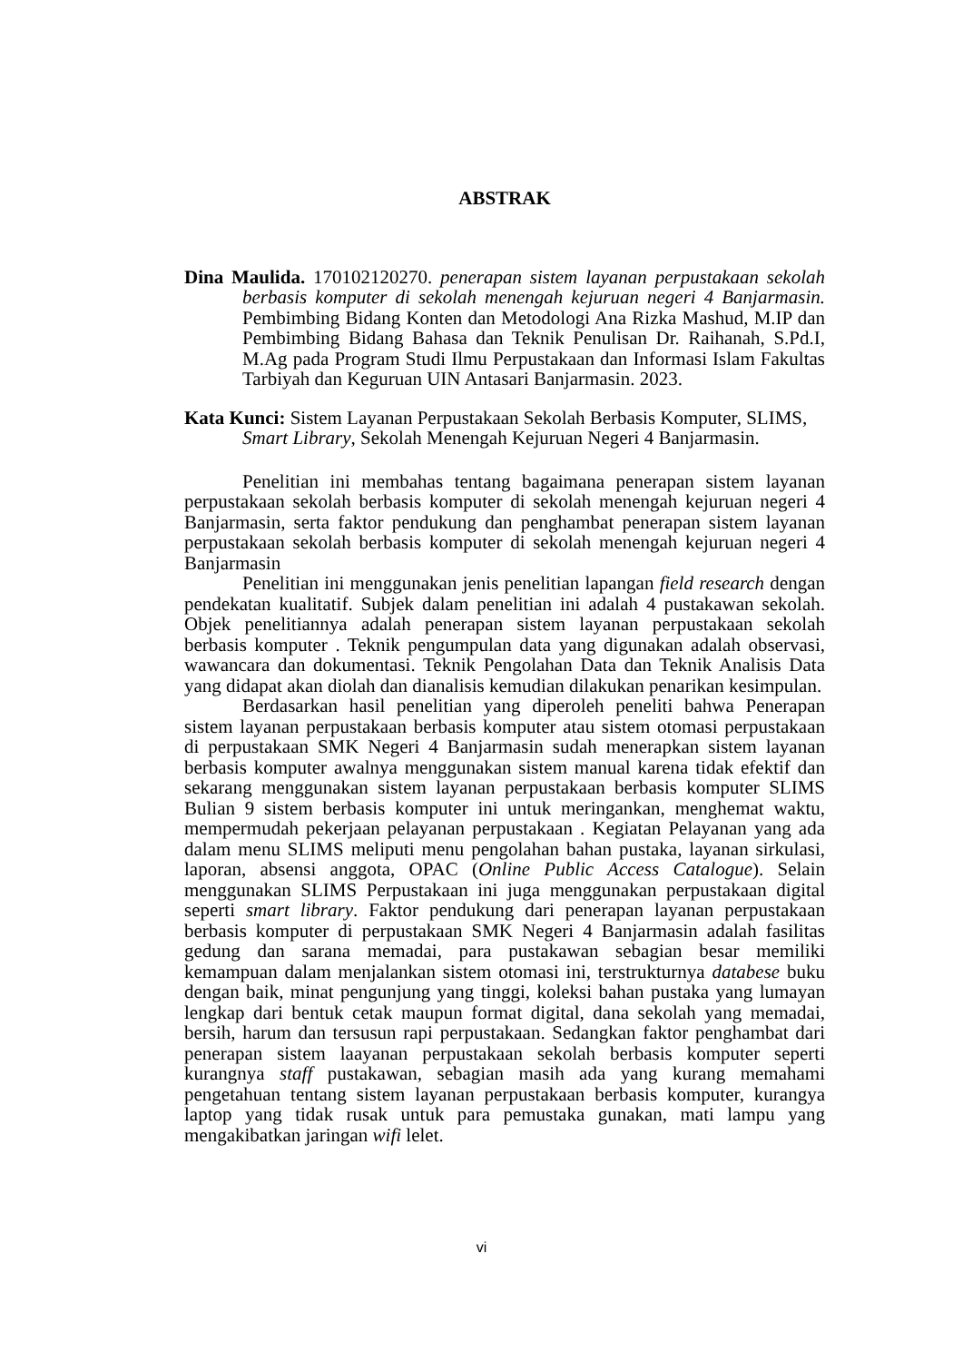ABSTRAK
Dina Maulida. 170102120270. penerapan sistem layanan perpustakaan sekolah berbasis komputer di sekolah menengah kejuruan negeri 4 Banjarmasin. Pembimbing Bidang Konten dan Metodologi Ana Rizka Mashud, M.IP dan Pembimbing Bidang Bahasa dan Teknik Penulisan Dr. Raihanah, S.Pd.I, M.Ag pada Program Studi Ilmu Perpustakaan dan Informasi Islam Fakultas Tarbiyah dan Keguruan UIN Antasari Banjarmasin. 2023.
Kata Kunci: Sistem Layanan Perpustakaan Sekolah Berbasis Komputer, SLIMS, Smart Library, Sekolah Menengah Kejuruan Negeri 4 Banjarmasin.
Penelitian ini membahas tentang bagaimana penerapan sistem layanan perpustakaan sekolah berbasis komputer di sekolah menengah kejuruan negeri 4 Banjarmasin, serta faktor pendukung dan penghambat penerapan sistem layanan perpustakaan sekolah berbasis komputer di sekolah menengah kejuruan negeri 4 Banjarmasin
Penelitian ini menggunakan jenis penelitian lapangan field research dengan pendekatan kualitatif. Subjek dalam penelitian ini adalah 4 pustakawan sekolah. Objek penelitiannya adalah penerapan sistem layanan perpustakaan sekolah berbasis komputer . Teknik pengumpulan data yang digunakan adalah observasi, wawancara dan dokumentasi. Teknik Pengolahan Data dan Teknik Analisis Data yang didapat akan diolah dan dianalisis kemudian dilakukan penarikan kesimpulan.
Berdasarkan hasil penelitian yang diperoleh peneliti bahwa Penerapan sistem layanan perpustakaan berbasis komputer atau sistem otomasi perpustakaan di perpustakaan SMK Negeri 4 Banjarmasin sudah menerapkan sistem layanan berbasis komputer awalnya menggunakan sistem manual karena tidak efektif dan sekarang menggunakan sistem layanan perpustakaan berbasis komputer SLIMS Bulian 9 sistem berbasis komputer ini untuk meringankan, menghemat waktu, mempermudah pekerjaan pelayanan perpustakaan . Kegiatan Pelayanan yang ada dalam menu SLIMS meliputi menu pengolahan bahan pustaka, layanan sirkulasi, laporan, absensi anggota, OPAC (Online Public Access Catalogue). Selain menggunakan SLIMS Perpustakaan ini juga menggunakan perpustakaan digital seperti smart library. Faktor pendukung dari penerapan layanan perpustakaan berbasis komputer di perpustakaan SMK Negeri 4 Banjarmasin adalah fasilitas gedung dan sarana memadai, para pustakawan sebagian besar memiliki kemampuan dalam menjalankan sistem otomasi ini, terstrukturnya databese buku dengan baik, minat pengunjung yang tinggi, koleksi bahan pustaka yang lumayan lengkap dari bentuk cetak maupun format digital, dana sekolah yang memadai, bersih, harum dan tersusun rapi perpustakaan. Sedangkan faktor penghambat dari penerapan sistem laayanan perpustakaan sekolah berbasis komputer seperti kurangnya staff pustakawan, sebagian masih ada yang kurang memahami pengetahuan tentang sistem layanan perpustakaan berbasis komputer, kurangya laptop yang tidak rusak untuk para pemustaka gunakan, mati lampu yang mengakibatkan jaringan wifi lelet.
vi